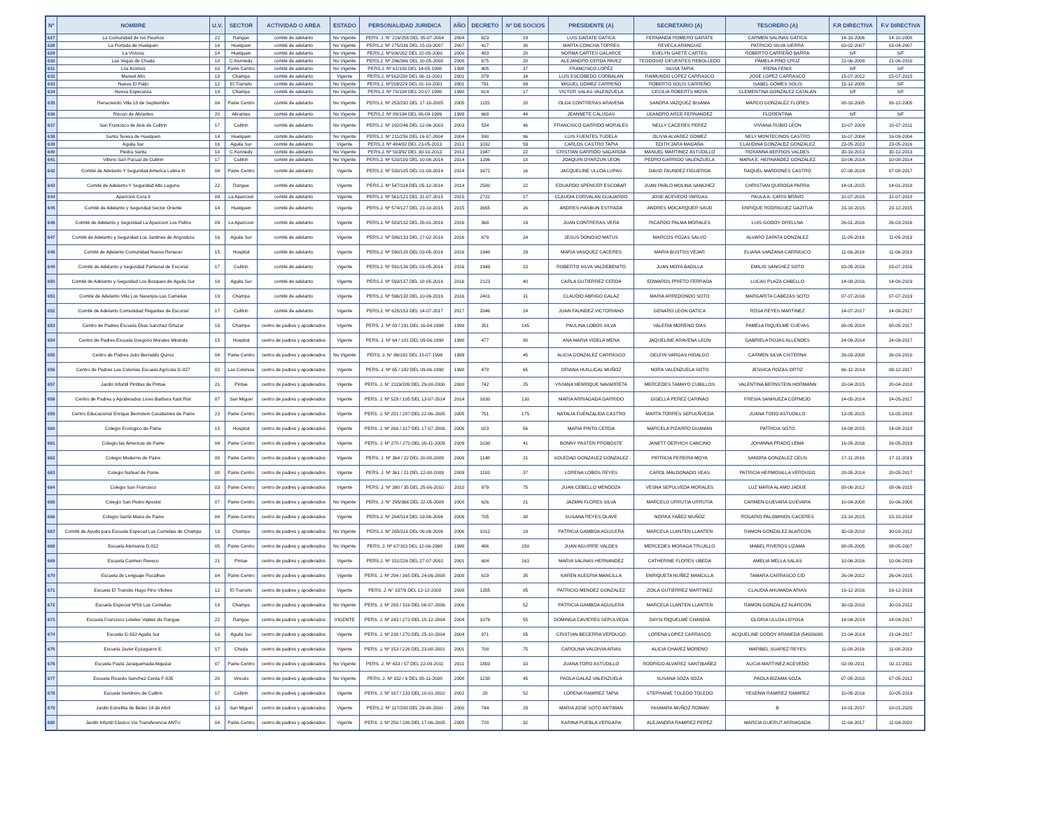| Nº | NOMBRE | U.V. | SECTOR | ACTIVIDAD O AREA | ESTADO | PERSONALIDAD JURIDICA | AÑO | DECRETO | Nº DE SOCIOS | PRESIDENTE (A) | SECRETARIO (A) | TESORERO (A) | F.R DIRECTIVA | F.V DIRECTIVA |
| --- | --- | --- | --- | --- | --- | --- | --- | --- | --- | --- | --- | --- | --- | --- |
| 627 | La Comunidad de los Peumos | 22 | Rangue | comité de adelanto | No Vigente | PERS. J. N° 216/256 DEL 05-07-2004 | 2004 | 623 | 19 | LUIS GARATE GATICA | FERNANDA ROMERO GARATE | CARMEN SALINAS GATICA | 14-10-2006 | 14-10-2008 |
| 628 | La Portada de Huelquen | 14 | Huelquen | comité de adelanto | No Vigente | PERS.J. Nº 275/336 DEL 15-03-2007 | 2007 | 417 | 30 | MARTA CONCHA TORRES | REVECA ARANGUIZ | PATRICIO SILVA SIERRA | 03-02-2007 | 03-04-2007 |
| 629 | La Victoria | 14 | Huelquen | comité de adelanto | No Vigente | PERS.J. Nº106/202 DEL 22-05-2000 | 2000 | 483 | 28 | NORMA CARTES GALARCE | EVELYN GAETE CARTES | ROBERTO CARREÑO BARRA | S/F | S/F |
| 630 | Las Vegas de Chada | 18 | C.Kennedy | comité de adelanto | No Vigente | PERS.J. Nº 296/366 DEL 10-05-2008 | 2008 | 675 | 20 | ALEJANDRO CERDA PAVEZ | TEODOSIO CIFUENTES REBOLLEDO | PAMELA PINO CRUZ | 21-06-2008 | 21-06-2010 |
| 631 | Los Aromos | 03 | Paine Centro | comité de adelanto | No Vigente | PERS.J. Nº 61/180 DEL 14-05-1998 | 1998 | 405 | 37 | FRANCISCO LOPÈZ | SILVIA TAPIA | IRENA FENIX | S/F | S/F |
| 632 | Mansel Alto | 19 | Champa | comité de adelanto | Vigente | PERS.J. Nº162/230 DEL 06-11-2001 | 2001 | 879 | 34 | LUIS ESCOBEDO CORBALAN | RAIMUNDO LOPEZ CARRASCO | JOSE LOPEZ CARRASCO | 15-07-2012 | 15-07-2015 |
| 633 | Nueva El Palpi | 12 | El Transito | comité de adelanto | No Vigente | PERS.J. Nº159/229 DEL 01-10-2001 | 2001 | 791 | 69 | MIGUEL GOMEZ CARREÑO | ROBERTO SOLIS CARREÑO | ISABEL GOMES SOLIS | 15-12-2005 | S/F |
| 634 | Nueva Esperanza | 19 | Champa | comité de adelanto | No Vigente | PERS.J. Nº 70/184 DEL 20-07-1998 | 1998 | 614 | 17 | VICTOR SALAS VALENZUELA | CECILIA ROBERTS MOYA | CLEMENTINA GONZALEZ CATALAN | S/F | S/F |
| 635 | Renaciendo Villa 18 de Septiembre | 04 | Paine Centro | comité de adelanto | No Vigente | PERS.J. Nº 253/292 DEL 17-10-2005 | 2005 | 1115 | 20 | OLGA CONTRERAS ARAVENA | SANDRA VAZQUEZ BISAMA | MARCO GONZALEZ FLORES | 08-10-2005 | 08-12-2005 |
| 636 | Rincon de Abrantes | 20 | Abrantes | comité de adelanto | No Vigente | PERS.J. Nº 89/194 DEL 06-08-1999 | 1999 | 668 | 44 | JEANNETE CALUGAS | LEANDRO ARCE FERNANDEZ | FLORENTINA | S/F | S/F |
| 637 | San Francisco de Asis de Culitrin | 17 | Culitrin | comité de adelanto | No Vigente | PERS.J. Nº 192/246 DEL 12-06-2003 | 2003 | 534 | 46 | FRANCISCO GARRIDO MORALES | NELLY CACERES PEREZ | VIVIANA RUBIO LEON | 10-07-2009 | 10-07-2011 |
| 638 | Santa Teresa de Huelquen | 14 | Huelquen | comité de adelanto | No Vigente | PERS.J. Nº 211/256 DEL 16-07-2004 | 2004 | 590 | 96 | LUIS FUENTES TUDELA | OLIVIA ALVAREZ GOMEZ | NELY MONTECINOS CASTRO | 16-07-2004 | 16-09-2004 |
| 639 | Aguila Sur | 16 | Aguila Sur | comité de adelanto | Vigente | PERS.J. Nº 484/82 DEL 23-05-2013 | 2013 | 1032 | 59 | CARLOS CASTRO TAPIA | EDITH JARA MAGAÑA | CLAUDINA GONZALEZ GONZALEZ | 23-05-2013 | 23-05-2016 |
| 640 | Piedra Santa | 18 | C.Kennedy | comité de adelanto | No Vigente | PERS.J. Nº 503/92 DEL 30-10-2013 | 2013 | 1947 | 22 | CRISTIAN GARRIDO SAGARDIA | MANUEL MARTINEZ ASTUDILLO | ROXANNA BERRIOS VALDES | 30-10-2013 | 30-12-2013 |
| 641 | Villorio San Pacual de Culitrin | 17 | Culitrin | comité de adelanto | No Vigente | PERS.J. Nº 520/100 DEL 10-06-2014 | 2014 | 1296 | 18 | JOAQUIN OYARZUN LEON | PEDRO GARRIDO VALENZUELA | MARIA E. HERNANDEZ GONZALEZ | 10-06-2014 | 10-08-2014 |
| 642 | Comité de Adelanto Y Seguridad America Latina III | 04 | Paine Centro | comité de adelanto | Vigente | PERS.J. Nº 530/105 DEL 01-08-2014 | 2014 | 1672 | 16 | JACQUELINE ULLOA LUPAS | DAVID FAUNDEZ FIGUEROA | RAQUEL MARDONES CASTRO | 07-08-2014 | 07-08-2017 |
| 643 | Comité de Adelanto Y Seguridad Alto Laguna | 22 | Rangue | comité de adelanto | Vigente | PERS.J. Nº 547/114 DEL 05-12-2014 | 2014 | 2580 | 22 | EDUARDO SPENCER ESCOBAR | JUAN PABLO MOLINA SANCHEZ | CHRISTIAN QUIROGA PARRA | 14-01-2015 | 14-01-2018 |
| 644 | Aparicion Cora II | 09 | La Aparicion | comité de adelanto | Vigente | PERS.J. Nº 561/121 DEL 31-07-2015 | 2015 | 2722 | 17 | CLAUDIA CORVALAN GUAJARDO | JOSE ACEVEDO VARGAS | PAULA A. CARIS BRAVO | 31-07-2015 | 31-07-2018 |
| 645 | Comité de Adelanto y Seguridad Sector Oriente | 14 | Huelquen | comité de adelanto | Vigente | PERS.J. Nº 574/127 DEL 23-10-2015 | 2015 | 3655 | 26 | ANDRES HASBUN ESTRADA | ANDRES MOCARQUER SAUD | ENRIQUE RODRIGUEZ GAZITUA | 23-10-2015 | 23-12-2015 |
| 646 | Comité de Adelanto y Seguridad La Aparicion Los Paltos | 09 | La Aparicion | comité de adelanto | Vigente | PERS.J. Nº 583/132 DEL 26-01-2016 | 2016 | 368 | 19 | JUAN CONTRERAS VERA | RICARDO PALMA MORALES | LUIS GODOY ORELLNA | 26-01-2016 | 26-03-2016 |
| 647 | Comité de Adelanto y Seguridad Los Jardines de Angostura | 16 | Aguila Sur | comité de adelanto | Vigente | PERS.J. Nº 586/133 DEL 17-02-2016 | 2016 | 679 | 24 | JESUS DONOSO MATUS | MARCOS ROJAS SALVO | ALVARO ZAPATA GONZALEZ | 11-05-2016 | 11-05-2019 |
| 648 | Comité de Adelanto Comunidad Nueva Renacer | 15 | Hospital | comité de adelanto | Vigente | PERS.J. Nº 590/135 DEL 03-05-2016 | 2016 | 1948 | 29 | MARIA VASQUEZ CACERES | MARIA BUSTOS VEJAR | ELIANA SANZANA CARRASCO | 11-06-2016 | 11-06-2019 |
| 649 | Comité de Adelanto y Seguridad Pantanal de Escorial | 17 | Culitrin | comité de adelanto | Vigente | PERS.J. Nº 591/136 DEL 03-05-2016 | 2016 | 1949 | 23 | ROBERTO SILVA VALDEBENITO | JUAN MOYA BADILLA | EMILIO SANCHEZ SOTO | 03-05-2016 | 03-07-2016 |
| 650 | Comité de Adelanto y Seguridad Los Bosques de Aguila Sur | 16 | Aguila Sur | comité de adelanto | Vigente | PERS.J. Nº 593/137 DEL 18-05-2016 | 2016 | 2123 | 40 | CARLA GUTIERREZ CERDA | EDWARDS PRIETO FERRADA | LUCAS PLAZA CABELLO | 14-08-2016 | 14-08-2019 |
| 651 | Comité de Adelanto Villa Los Naranjos Las Camelias | 19 | Champa | comité de adelanto | Vigente | PERS.J. Nº 596/138 DEL 10-06-2016 | 2016 | 2401 | 31 | CLAUDIO ABRIGO GALAZ | MARIA ARREDONDO SOTO | MARGARITA CABEZAS SOTO | 07-07-2016 | 07-07-2019 |
| 652 | Comité de Adelanto Comunidad Regantes de Escorial | 17 | Culitrin | comité de adelanto | Vigente | PERS.J. Nº 625/153 DEL 14-07-2017 | 2017 | 2846 | 24 | JUAN FAUNDEZ VICTORIANO | GENARO LEON GATICA | ROSA REYES MARTINEZ | 14-07-2017 | 14-09-2017 |
| 653 | Centro de Padres Escuela Elias Sanchez Ortuzar | 19 | Champa | centro de padres y apoderados | Vigente | PERS. J. Nº 83 / 191 DEL 16-04-1999 | 1999 | 351 | 145 | PAULINA LOBOS SILVA | VALERIA MORENO DIAS | PAMELA RIQUELME CUEVAS | 08-05-2014 | 08-05-2017 |
| 654 | Centro de Padres Escuela Gregorio Morales Miranda | 15 | Hospital | centro de padres y apoderados | Vigente | PERS. J. Nº 64 / 181 DEL 09-06-1998 | 1998 | 477 | 90 | ANA MARIA VIDELA MENA | JAQUELINE ARAVENA LEON | GABRIELA ROJAS ALLENDES | 24-09-2014 | 24-09-2017 |
| 655 | Centro de Padres Julio Bernaldo Quiroz | 04 | Paine Centro | centro de padres y apoderados | No Vigente | PERS. J. N° 86/192 DEL 15-07-1999 | 1999 | | 45 | ALICIA GONZALEZ CARRASCO | DELFIN VARGAS HIDALGO | CARMEN SILVA CISTERNA | 26-03-2008 | 26-03-2010 |
| 656 | Centro de Padres Las Colonias Escuela Agrícola G-827 | 02 | Las Colonias | centro de padres y apoderados | Vigente | PERS. J. Nº 65 / 182 DEL 09-06-1998 | 1998 | 478 | 65 | ORIANA HUILLICAL MUÑOZ | NORA VALENZUELA SOTO | JESSICA ROZAS ORTIZ | 06-12-2014 | 09-12-2017 |
| 657 | Jardin Infantil Pintitas de Pintue | 21 | Pintue | centro de padres y apoderados | Vigente | PERS. J. N° 2119/209 DEL 29-08-2000 | 2000 | 742 | 25 | VIVIANA HENRIQUE NAVARRETA | MERCEDES TAMAYO CUBILLOS | VALENTINA BERNSTEIN HORMANN | 20-04-2015 | 20-04-2018 |
| 658 | Centro de Padres y Apoderados Liceo Barbara Kast Rist | 07 | San Miguel | centro de padres y apoderados | Vigente | PERS. J. Nº 529 / 105 DEL 13-07-2014 | 2014 | 1630 | 130 | MARIA ARRIAGADA GARRIDO | GISELLA PEREZ CARINAO | FRESIA SANHUEZA CORNEJO | 14-05-2014 | 14-05-2017 |
| 659 | Centro Educacional Enrique Bernstein Carabantes de Paine | 23 | Paine Centro | centro de padres y apoderados | Vigente | PERS. J. Nº 251 / 287 DEL 22-06-2005 | 2005 | 751 | 175 | NATALIA FUENZALIDA CASTRO | MARTA TORRES SEPULÑVEDA | JUANA TORO ASTUDILLO | 13-05-2015 | 13-05-2018 |
| 660 | Colegio Ecologico de Paine | 15 | Hospital | centro de padres y apoderados | Vigente | PERS. J. Nº 266 / 317 DEL 17-07-2006 | 2006 | 823 | 56 | MARIA PINTO CERDA | MARCELA PIZARRO GUAMAN | PATRICIA SOTO | 14-08-2015 | 14-08-2018 |
| 661 | Colegio las Americas de Paine | 04 | Paine Centro | centro de padres y apoderados | Vigente | PERS. J. Nº 270 / 270 DEL 05-11-2009 | 2009 | 1030 | 41 | BONNY PASTEN PROBOSTE | JANETT DERVICH CANCINO | JOHANNA PRADO LEMA | 16-05-2016 | 16-05-2019 |
| 662 | Colegio Moderno de Paine | 08 | Paine Centro | centro de padres y apoderados | Vigente | PERS. J. Nº 364 / 22 DEL 20-08-2009 | 2009 | 1148 | 21 | SOLEDAD GONZALEZ GONZALEZ | PATRICIA PEREIRA MOYA | SANDRA GONZALEZ CELIS | 17-11-2016 | 17-11-2019 |
| 663 | Colegio Nahuel de Paine | 08 | Paine Centro | centro de padres y apoderados | Vigente | PERS. J. Nº 361 / 21 DEL 12-08-2009 | 2009 | 1103 | 37 | LORENA LOBOS REYES | CAROL MALDONADO VEAS | PATRICIA HERMOSILLA VERDUGO | 28-05-2014 | 28-05-2017 |
| 664 | Colegio San Francisco | 03 | Paine Centro | centro de padres y apoderados | Vigente | PERS. J. Nº 390 / 35 DEL 25-06-2010 | 2010 | 979 | 75 | JUAN CEBELLO MENDOZA | VESNA SEPULVEDA MORALES | LUZ MARIA ALAMO JADUE | 08-06-2012 | 08-06-2015 |
| 665 | Colegio San Pedro Apostol | 07 | Paine Centro | centro de padres y apoderados | No Vigente | PERS. J. N° 295/366 DEL 22-05-2008 | 2008 | 626 | 21 | JAZMIN FLORES SILVA | MARCELO URRUTIA URRUTIA | CARMEN GUEVARA GUEVARA | 10-04-2008 | 10-06-2008 |
| 666 | Colegio Santa Maria de Paine | 04 | Paine Centro | centro de padres y apoderados | Vigente | PERS.J. Nº 264/314 DEL 19-06-2006 | 2006 | 705 | 38 | SUSANA REYES OLAVE | NORKA YAÑEZ MUÑOZ | ROSARIO PALOMINOS CACERES | 23-10-2015 | 23-10-2018 |
| 667 | Comité de Ayuda para Escuela Especial Las Camelias de Champa | 19 | Champa | centro de padres y apoderados | No Vigente | PERS.J. Nº 265/316 DEL 06-06-2006 | 2006 | 1012 | 19 | PATRICIA GAMBOA AGUILERA | MARCELA LLANTEN LLANTEN | RAMON GONZALEZ ALARCON | 30-03-2010 | 30-03-2012 |
| 668 | Escuela Alemania D-822 | 05 | Paine Centro | centro de padres y apoderados | No Vigente | PERS. J. Nº 67/183 DEL 12-06-2998 | 1998 | 486 | 150 | JUAN AGUIRRE VALDES | MERCEDES MORAGA TRUJILLO | MABEL RIVEROS LIZAMA | 08-05-2005 | 08-05-2007 |
| 669 | Escuela Carmen Reveco | 21 | Pintue | centro de padres y apoderados | Vigente | PERS.J. Nº 151/226 DEL 27-07-2001 | 2001 | 604 | 161 | MARIA SALINAS HERNANDEZ | CATHERINE FLORES UBEDA | AMELIA MELLA SALAS | 10-06-2016 | 10-06-2019 |
| 670 | Escuela de Lenguaje Rucalhue | 04 | Paine Centro | centro de padres y apoderados | Vigente | PERS. J. Nº 294 / 365 DEL 24-06-2008 | 2008 | 619 | 35 | KAREN ALEGRIA MANCILLA | ENRIQUETA NUÑEZ MANCILLA | TAMARA CARRASCO CID | 26-04-2012 | 26-04-2015 |
| 671 | Escuela El Transito Hugo Pino Vilches | 12 | El Transito | centro de padres y apoderados | Vigente | PERS. J. N° 337/9 DEL 12-12-2008 | 2008 | 1355 | 85 | PATRICIO MENDEZ GONZALEZ | ZOILA GUTIERREZ MARTINEZ | CLAUDIA AHUMADA ARIAS | 19-12-2016 | 19-12-2019 |
| 672 | Escuela Especial Nº59 Las Camelias | 19 | Champa | centro de padres y apoderados | No Vigente | PERS. J. Nº 265 / 316 DEL 06-07-2006 | 2006 | | 52 | PATRICIA GAMBOA AGUILERA | MARCELA LLANTEN LLANTEN | RAMON GONZALEZ ALARCON | 30-03-2010 | 30-03-2012 |
| 673 | Escuela Francisco Letelier Valdes de Rangue | 22 | Rangue | centro de padres y apoderados | VIGENTE | PERS. J. Nº 243 / 273 DEL 15-12-2004 | 2004 | 1076 | 55 | DOMINGA CAVIERES SEPULVEDA | DAYSI RIQUELME CHANDIA | GLORIA ULLOA LOYOLA | 14-04-2014 | 14-04-2017 |
| 674 | Escuela G-832 Aguila Sur | 16 | Aguila Sur | centro de padres y apoderados | Vigente | PERS. J. Nº 238 / 270 DEL 25-10-2004 | 2004 | 971 | 85 | CRISTIAN BECERRA VERDUGO | LORENA LOPEZ CARRASCO | ACQUELINE GODOY ARANEDA (54926088 | 21-04-2014 | 21-04-2017 |
| 675 | Escuela Javier Eyzaguirre E. | 17 | Chada | centro de padres y apoderados | Vigente | PERS. J. Nº 153 / 226 DEL 23-08-2001 | 2001 | 708 | 75 | CAROLINA VALDIVIA ARIAS | ALICIA CHAVEZ MORENO | MARIBEL SUAREZ REYES | 11-08-2016 | 11-08-2019 |
| 676 | Escuela Paula Jaraquemada Alquizar | 07 | Paine Centro | centro de padres y apoderados | No Vigente | PERS. J. Nº 433 / 57 DEL 22-09-2011 | 2011 | 1803 | 33 | JUANA TORO ASTUDILLO | RODRIGO ALVAREZ SANTIBAÑEZ | ALICIA MARTINEZ ACEVEDO | 02-09-2011 | 02-11-2011 |
| 677 | Escuela Ricardo Sanchez Cerda F-835 | 20 | Vinculo | centro de padres y apoderados | No Vigente | PERS. J. Nº 332 / 6 DEL 05-11-2008 | 2008 | 1238 | 45 | PAOLA GALAZ VALENZUELA | SUSANA SOZA SOZA | PAOLA BIZAMA SOZA | 07-05-2010 | 07-05-2012 |
| 678 | Escuela Sendrero de Culitrin | 17 | Culitrin | centro de padres y apoderados | Vigente | PERS. J. Nº 167 / 233 DEL 10-01-2002 | 2002 | 28 | 52 | LORENA RAMIREZ TAPIA | STEPHANIE TOLEDO TOLEDO | YESENIA RAMIREZ RAMIREZ | 10-05-2016 | 10-05-2019 |
| 679 | Jardin Estrellita de Belen 24 de Abril | 13 | San Miguel | centro de padres y apoderados | Vigente | PERS.J. Nº 117/208 DEL 29-08-2000 | 2000 | 744 | 29 | MARIA JOSE SOTO ANTIMAN | YASMARA MUÑOZ ROMAN | B | 18-01-2017 | 18-01-2020 |
| 680 | Jardin Infantil Clasico Via Transferencia ANTU | 04 | Paine Centro | centro de padres y apoderados | Vigente | PERS. J. Nº 250 / 286 DEL 17-06-2005 | 2005 | 728 | 32 | KARINA PUEBLA VERGARA | ALEJANDRA RAMIREZ PEREZ | MARCIA GUERUT ARRIAGADA | 11-04-2017 | 11-04-2020 |